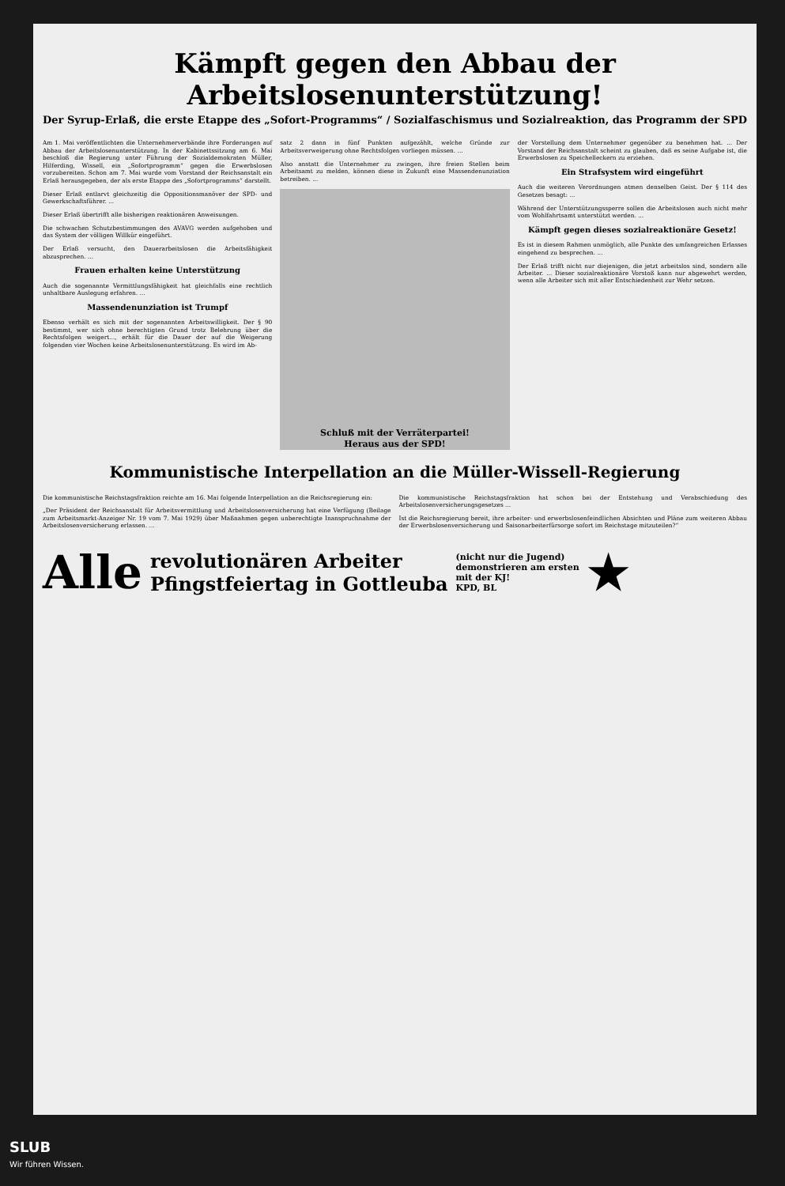Kämpft gegen den Abbau der Arbeitslosenunterstützung!
Der Syrup-Erlaß, die erste Etappe des „Sofort-Programms“ / Sozialfaschismus und Sozialreaktion, das Programm der SPD
Am 1. Mai veröffentlichten die Unternehmerverbände ihre Forderungen auf Abbau der Arbeitslosenunterstützung. In der Kabinettssitzung am 6. Mai beschloß die Regierung unter Führung der Sozialdemokraten Müller, Hilferding, Wissell, ein „Sofortprogramm“ gegen die Erwerbslosen vorzubereiten. Schon am 7. Mai wurde vom Vorstand der Reichsanstalt ein Erlaß herausgegeben, der als erste Etappe des „Sofortprogramms“ darstellt.
Dieser Erlaß entlarvt gleichzeitig die Oppositionsmanöver der SPD- und Gewerkschaftsführer. ...
Dieser Erlaß übertrifft alle bisherigen reaktionären Anweisungen.
Die schwachen Schutzbestimmungen des AVAVG werden aufgehoben und das System der völligen Willkür eingeführt.
Der Erlaß versucht, den Dauerarbeitslosen die Arbeitsfähigkeit abzusprechen. ...
Frauen erhalten keine Unterstützung
Auch die sogenannte Vermittlungsfähigkeit hat gleichfalls eine rechtlich unhaltbare Auslegung erfahren. ...
Massendenunziation ist Trumpf
Ebenso verhält es sich mit der sogenannten Arbeitswilligkeit. Der § 90 bestimmt, wer sich ohne berechtigten Grund trotz Belehrung über die Rechtsfolgen weigert..., erhält für die Dauer der auf die Weigerung folgenden vier Wochen keine Arbeitslosenunterstützung. Es wird im Ab-
satz 2 dann in fünf Punkten aufgezählt, welche Gründe zur Arbeitsverweigerung ohne Rechtsfolgen vorliegen müssen. ...
Also anstatt die Unternehmer zu zwingen, ihre freien Stellen beim Arbeitsamt zu melden, können diese in Zukunft eine Massendenunziation betreiben. ...
Schluß mit der Verräterpartei!
Heraus aus der SPD!
der Vorstellung dem Unternehmer gegenüber zu benehmen hat. ... Der Vorstand der Reichsanstalt scheint zu glauben, daß es seine Aufgabe ist, die Erwerbslosen zu Speichelleckern zu erziehen.
Ein Strafsystem wird eingeführt
Auch die weiteren Verordnungen atmen denselben Geist. Der § 114 des Gesetzes besagt: ...
Während der Unterstützungssperre sollen die Arbeitslosen auch nicht mehr vom Wohlfahrtsamt unterstützt werden. ...
Kämpft gegen dieses sozialreaktionäre Gesetz!
Es ist in diesem Rahmen unmöglich, alle Punkte des umfangreichen Erlasses eingehend zu besprechen. ...
Der Erlaß trifft nicht nur diejenigen, die jetzt arbeitslos sind, sondern alle Arbeiter. ... Dieser sozialreaktionäre Vorstoß kann nur abgewehrt werden, wenn alle Arbeiter sich mit aller Entschiedenheit zur Wehr setzen.
Kommunistische Interpellation an die Müller-Wissell-Regierung
Die kommunistische Reichstagsfraktion reichte am 16. Mai folgende Interpellation an die Reichsregierung ein:
„Der Präsident der Reichsanstalt für Arbeitsvermittlung und Arbeitslosenversicherung hat eine Verfügung (Beilage zum Arbeitsmarkt-Anzeiger Nr. 19 vom 7. Mai 1929) über Maßnahmen gegen unberechtigte Inanspruchnahme der Arbeitslosenversicherung erlassen. ...
Die kommunistische Reichstagsfraktion hat schon bei der Entstehung und Verabschiedung des Arbeitslosenversicherungsgesetzes ...
Ist die Reichsregierung bereit, ihre arbeiter- und erwerbslosenfeindlichen Absichten und Pläne zum weiteren Abbau der Erwerbslosenversicherung und Saisonarbeiterfürsorge sofort im Reichstage mitzuteilen?“
Alle revolutionären Arbeiter
Pfingstfeiertag in Gottleuba (nicht nur die Jugend)
demonstrieren am ersten
mit der KJ!
KPD, BL ★
SLUB
Wir führen Wissen.